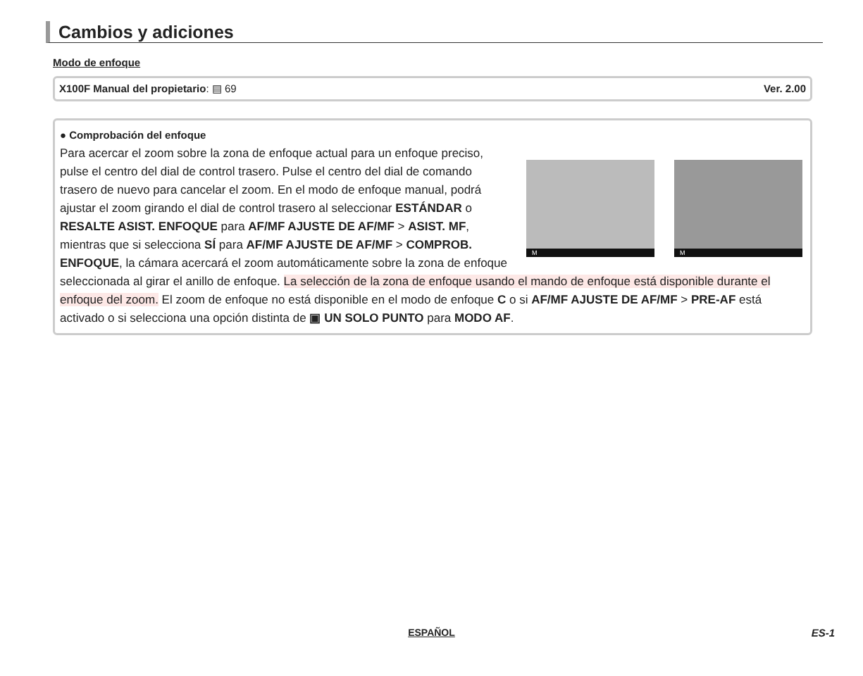Cambios y adiciones
Modo de enfoque
X100F Manual del propietario: ▤ 69 Ver. 2.00
● Comprobación del enfoque
M
M
Para acercar el zoom sobre la zona de enfoque actual para un enfoque preciso, pulse el centro del dial de control trasero. Pulse el centro del dial de comando trasero de nuevo para cancelar el zoom. En el modo de enfoque manual, podrá ajustar el zoom girando el dial de control trasero al seleccionar ESTÁNDAR o RESALTE ASIST. ENFOQUE para AF/MF AJUSTE DE AF/MF > ASIST. MF, mientras que si selecciona SÍ para AF/MF AJUSTE DE AF/MF > COMPROB. ENFOQUE, la cámara acercará el zoom automáticamente sobre la zona de enfoque seleccionada al girar el anillo de enfoque. La selección de la zona de enfoque usando el mando de enfoque está disponible durante el enfoque del zoom. El zoom de enfoque no está disponible en el modo de enfoque C o si AF/MF AJUSTE DE AF/MF > PRE-AF está activado o si selecciona una opción distinta de ▣ UN SOLO PUNTO para MODO AF.
ESPAÑOL ES-1